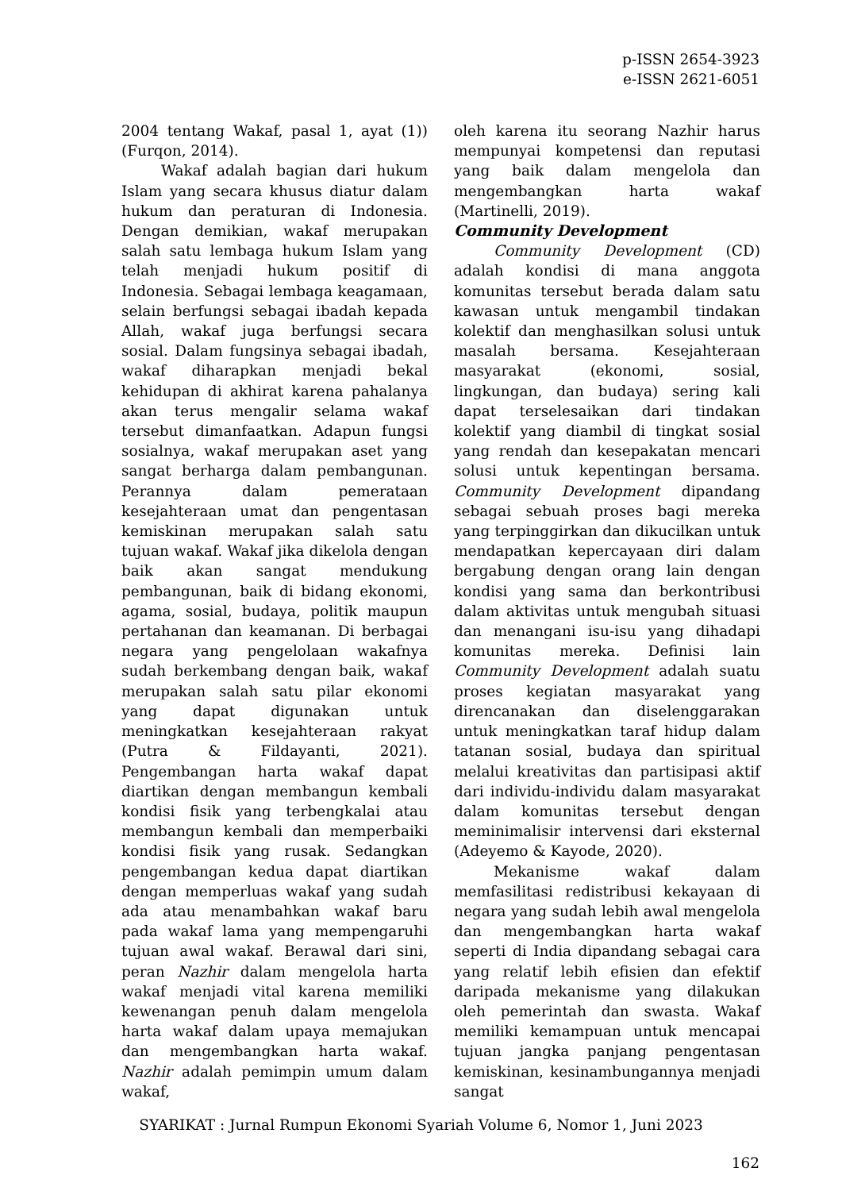p-ISSN 2654-3923
e-ISSN 2621-6051
2004 tentang Wakaf, pasal 1, ayat (1)) (Furqon, 2014).
Wakaf adalah bagian dari hukum Islam yang secara khusus diatur dalam hukum dan peraturan di Indonesia. Dengan demikian, wakaf merupakan salah satu lembaga hukum Islam yang telah menjadi hukum positif di Indonesia. Sebagai lembaga keagamaan, selain berfungsi sebagai ibadah kepada Allah, wakaf juga berfungsi secara sosial. Dalam fungsinya sebagai ibadah, wakaf diharapkan menjadi bekal kehidupan di akhirat karena pahalanya akan terus mengalir selama wakaf tersebut dimanfaatkan. Adapun fungsi sosialnya, wakaf merupakan aset yang sangat berharga dalam pembangunan. Perannya dalam pemerataan kesejahteraan umat dan pengentasan kemiskinan merupakan salah satu tujuan wakaf. Wakaf jika dikelola dengan baik akan sangat mendukung pembangunan, baik di bidang ekonomi, agama, sosial, budaya, politik maupun pertahanan dan keamanan. Di berbagai negara yang pengelolaan wakafnya sudah berkembang dengan baik, wakaf merupakan salah satu pilar ekonomi yang dapat digunakan untuk meningkatkan kesejahteraan rakyat (Putra & Fildayanti, 2021). Pengembangan harta wakaf dapat diartikan dengan membangun kembali kondisi fisik yang terbengkalai atau membangun kembali dan memperbaiki kondisi fisik yang rusak. Sedangkan pengembangan kedua dapat diartikan dengan memperluas wakaf yang sudah ada atau menambahkan wakaf baru pada wakaf lama yang mempengaruhi tujuan awal wakaf. Berawal dari sini, peran Nazhir dalam mengelola harta wakaf menjadi vital karena memiliki kewenangan penuh dalam mengelola harta wakaf dalam upaya memajukan dan mengembangkan harta wakaf. Nazhir adalah pemimpin umum dalam wakaf,
oleh karena itu seorang Nazhir harus mempunyai kompetensi dan reputasi yang baik dalam mengelola dan mengembangkan harta wakaf (Martinelli, 2019).
Community Development
Community Development (CD) adalah kondisi di mana anggota komunitas tersebut berada dalam satu kawasan untuk mengambil tindakan kolektif dan menghasilkan solusi untuk masalah bersama. Kesejahteraan masyarakat (ekonomi, sosial, lingkungan, dan budaya) sering kali dapat terselesaikan dari tindakan kolektif yang diambil di tingkat sosial yang rendah dan kesepakatan mencari solusi untuk kepentingan bersama. Community Development dipandang sebagai sebuah proses bagi mereka yang terpinggirkan dan dikucilkan untuk mendapatkan kepercayaan diri dalam bergabung dengan orang lain dengan kondisi yang sama dan berkontribusi dalam aktivitas untuk mengubah situasi dan menangani isu-isu yang dihadapi komunitas mereka. Definisi lain Community Development adalah suatu proses kegiatan masyarakat yang direncanakan dan diselenggarakan untuk meningkatkan taraf hidup dalam tatanan sosial, budaya dan spiritual melalui kreativitas dan partisipasi aktif dari individu-individu dalam masyarakat dalam komunitas tersebut dengan meminimalisir intervensi dari eksternal (Adeyemo & Kayode, 2020).
Mekanisme wakaf dalam memfasilitasi redistribusi kekayaan di negara yang sudah lebih awal mengelola dan mengembangkan harta wakaf seperti di India dipandang sebagai cara yang relatif lebih efisien dan efektif daripada mekanisme yang dilakukan oleh pemerintah dan swasta. Wakaf memiliki kemampuan untuk mencapai tujuan jangka panjang pengentasan kemiskinan, kesinambungannya menjadi sangat
SYARIKAT : Jurnal Rumpun Ekonomi Syariah Volume 6, Nomor 1, Juni 2023
162